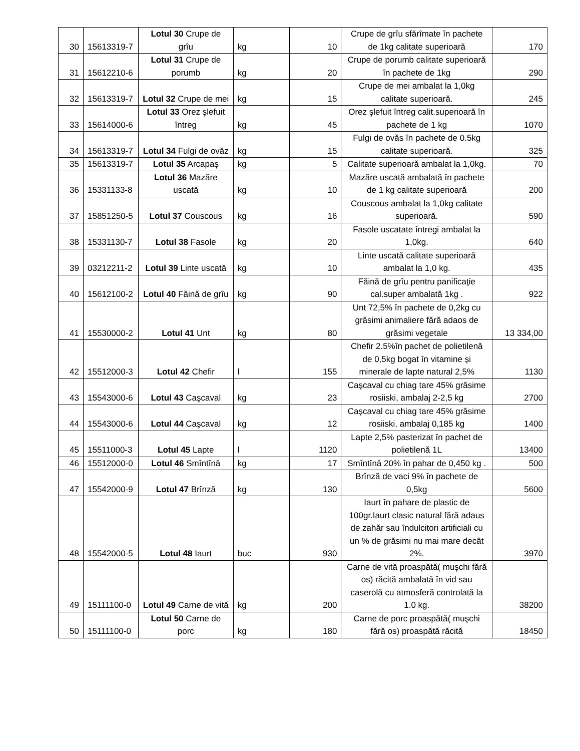| 30 | 15613319-7 | Lotul 30 Crupe de grîu | kg | 10 | Crupe de grîu sfărîmate în pachete de 1kg calitate superioară | 170 |
| 31 | 15612210-6 | Lotul 31 Crupe de porumb | kg | 20 | Crupe de porumb calitate superioară în pachete de 1kg | 290 |
| 32 | 15613319-7 | Lotul 32 Crupe de mei | kg | 15 | Crupe de mei ambalat la 1,0kg calitate superioară. | 245 |
| 33 | 15614000-6 | Lotul 33 Orez şlefuit întreg | kg | 45 | Orez şlefuit întreg calit.superioară în pachete de 1 kg | 1070 |
| 34 | 15613319-7 | Lotul 34 Fulgi de ovăz | kg | 15 | Fulgi de ovăs în pachete de 0.5kg calitate superioară. | 325 |
| 35 | 15613319-7 | Lotul 35 Arcapaș | kg | 5 | Calitate superioară ambalat la 1,0kg. | 70 |
| 36 | 15331133-8 | Lotul 36 Mazăre uscată | kg | 10 | Mazăre uscată ambalată în pachete de 1 kg calitate superioară | 200 |
| 37 | 15851250-5 | Lotul 37 Couscous | kg | 16 | Couscous ambalat la 1,0kg calitate superioară. | 590 |
| 38 | 15331130-7 | Lotul 38 Fasole | kg | 20 | Fasole uscatate întregi ambalat la 1,0kg. | 640 |
| 39 | 03212211-2 | Lotul 39 Linte uscată | kg | 10 | Linte uscată calitate superioară ambalat la 1,0 kg. | 435 |
| 40 | 15612100-2 | Lotul 40 Făină de grîu | kg | 90 | Făină de grîu pentru panificaţie cal.super ambalată 1kg . | 922 |
| 41 | 15530000-2 | Lotul 41 Unt | kg | 80 | Unt 72,5% în pachete de 0,2kg cu grăsimi animaliere fără adaos de grăsimi vegetale | 13 334,00 |
| 42 | 15512000-3 | Lotul 42 Chefir | l | 155 | Chefir 2.5%în pachet de polietilenă de 0,5kg bogat în vitamine și minerale de lapte natural 2,5% | 1130 |
| 43 | 15543000-6 | Lotul 43 Caşcaval | kg | 23 | Caşcaval cu chiag tare 45% grăsime rosiiski, ambalaj 2-2,5 kg | 2700 |
| 44 | 15543000-6 | Lotul 44 Caşcaval | kg | 12 | Caşcaval cu chiag tare 45% grăsime rosiiski, ambalaj 0,185 kg | 1400 |
| 45 | 15511000-3 | Lotul 45 Lapte | l | 1120 | Lapte 2,5% pasterizat în pachet de polietilenă 1L | 13400 |
| 46 | 15512000-0 | Lotul 46 Smîntînă | kg | 17 | Smîntînă 20% în pahar de 0,450 kg . | 500 |
| 47 | 15542000-9 | Lotul 47 Brînză | kg | 130 | Brînză de vaci 9% în pachete de 0,5kg | 5600 |
| 48 | 15542000-5 | Lotul 48 Iaurt | buc | 930 | Iaurt în pahare de plastic de 100gr.Iaurt clasic natural fără adaus de zahăr sau îndulcitori artificiali cu un % de grăsimi nu mai mare decât 2%. | 3970 |
| 49 | 15111100-0 | Lotul 49 Carne de vită | kg | 200 | Carne de vită proaspătă( muşchi fără os) răcită ambalată în vid sau caserolă cu atmosferă controlată la 1.0 kg. | 38200 |
| 50 | 15111100-0 | Lotul 50 Carne de porc | kg | 180 | Carne de porc proaspătă( muşchi fără os) proaspătă răcită | 18450 |